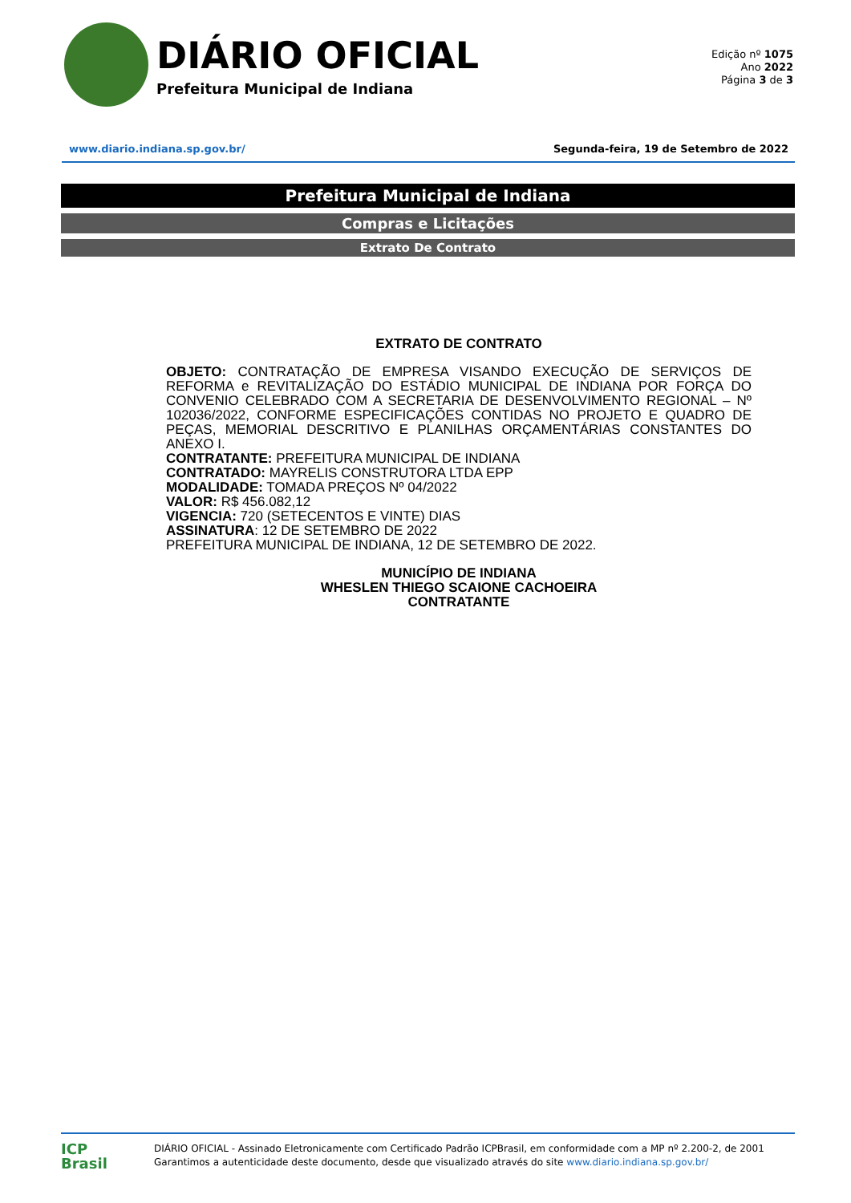DIÁRIO OFICIAL
Prefeitura Municipal de Indiana
Edição nº 1075
Ano 2022
Página 3 de 3
www.diario.indiana.sp.gov.br/ Segunda-feira, 19 de Setembro de 2022
Prefeitura Municipal de Indiana
Compras e Licitações
Extrato De Contrato
EXTRATO DE CONTRATO
OBJETO: CONTRATAÇÃO DE EMPRESA VISANDO EXECUÇÃO DE SERVIÇOS DE REFORMA e REVITALIZAÇÃO DO ESTÁDIO MUNICIPAL DE INDIANA POR FORÇA DO CONVENIO CELEBRADO COM A SECRETARIA DE DESENVOLVIMENTO REGIONAL – Nº 102036/2022, CONFORME ESPECIFICAÇÕES CONTIDAS NO PROJETO E QUADRO DE PEÇAS, MEMORIAL DESCRITIVO E PLANILHAS ORÇAMENTÁRIAS CONSTANTES DO ANEXO I.
CONTRATANTE: PREFEITURA MUNICIPAL DE INDIANA
CONTRATADO: MAYRELIS CONSTRUTORA LTDA EPP
MODALIDADE: TOMADA PREÇOS Nº 04/2022
VALOR: R$ 456.082,12
VIGENCIA: 720 (SETECENTOS E VINTE) DIAS
ASSINATURA: 12 DE SETEMBRO DE 2022
PREFEITURA MUNICIPAL DE INDIANA, 12 DE SETEMBRO DE 2022.
MUNICÍPIO DE INDIANA
WHESLEN THIEGO SCAIONE CACHOEIRA
CONTRATANTE
ICP
Brasil
DIÁRIO OFICIAL - Assinado Eletronicamente com Certificado Padrão ICPBrasil, em conformidade com a MP nº 2.200-2, de 2001
Garantimos a autenticidade deste documento, desde que visualizado através do site www.diario.indiana.sp.gov.br/